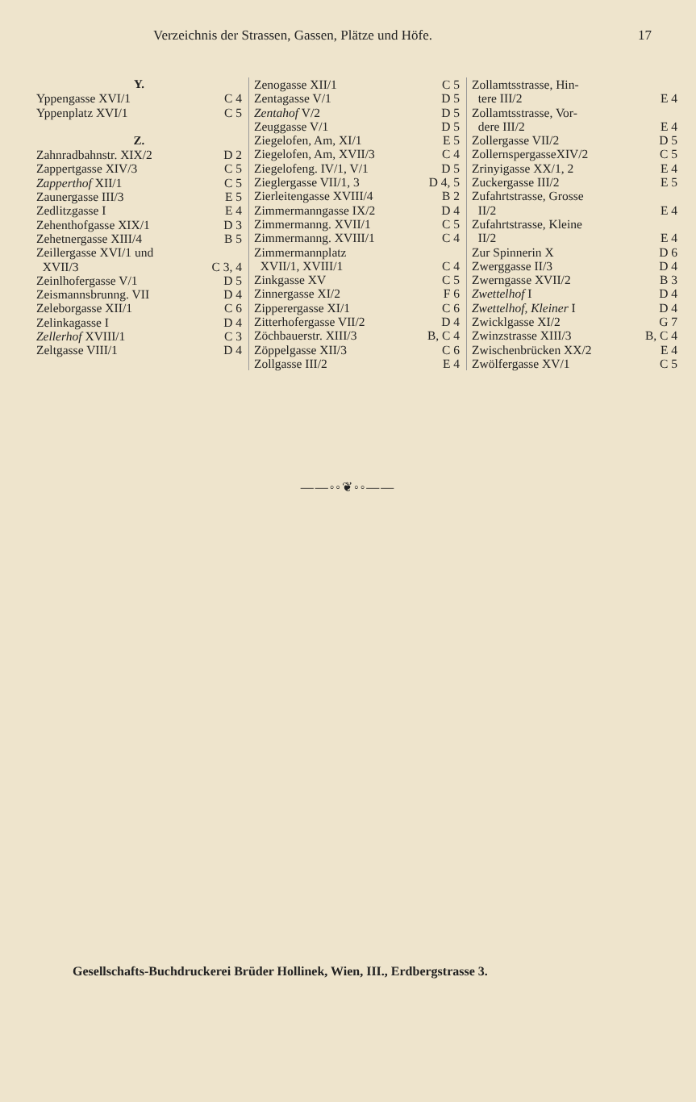Verzeichnis der Strassen, Gassen, Plätze und Höfe. 17
Y.
Yppengasse XVI/1 C 4
Yppenplatz XVI/1 C 5
Z.
Zahnradbahnstr. XIX/2 D 2
Zappertgasse XIV/3 C 5
Zapperthof XII/1 C 5
Zaunergasse III/3 E 5
Zedlitzgasse I E 4
Zehenthofgasse XIX/1 D 3
Zehetnergasse XIII/4 B 5
Zeillergasse XVI/1 und
XVII/3 C 3, 4
Zeinlhofergasse V/1 D 5
Zeismannsbrunng. VII D 4
Zeleborgasse XII/1 C 6
Zelinkagasse I D 4
Zellerhof XVIII/1 C 3
Zeltgasse VIII/1 D 4
Zenogasse XII/1 C 5
Zentagasse V/1 D 5
Zentahof V/2 D 5
Zeuggasse V/1 D 5
Ziegelofen, Am, XI/1 E 5
Ziegelofen, Am, XVII/3 C 4
Ziegelofeng. IV/1, V/1 D 5
Zieglergasse VII/1, 3 D 4, 5
Zierleitengasse XVIII/4 B 2
Zimmermanngasse IX/2 D 4
Zimmermanng. XVII/1 C 5
Zimmermanng. XVIII/1 C 4
Zimmermannplatz
XVII/1, XVIII/1 C 4
Zinkgasse XV C 5
Zinnergasse XI/2 F 6
Zipperergasse XI/1 C 6
Zitterhofergasse VII/2 D 4
Zöchbauerstr. XIII/3 B, C 4
Zöppelgasse XII/3 C 6
Zollgasse III/2 E 4
Zollamtsstrasse, Hin-
tere III/2 E 4
Zollamtsstrasse, Vor-
dere III/2 E 4
Zollergasse VII/2 D 5
ZollernspergasseXIV/2 C 5
Zrinyigasse XX/1, 2 E 4
Zuckergasse III/2 E 5
Zufahrtstrasse, Grosse
II/2 E 4
Zufahrtstrasse, Kleine
II/2 E 4
Zur Spinnerin X D 6
Zwerggasse II/3 D 4
Zwerngasse XVII/2 B 3
Zwettelhof I D 4
Zwettelhof, Kleiner I D 4
Zwicklgasse XI/2 G 7
Zwinzstrasse XIII/3 B, C 4
Zwischenbrücken XX/2 E 4
Zwölfergasse XV/1 C 5
——◦◦❦◦◦——
Gesellschafts-Buchdruckerei Brüder Hollinek, Wien, III., Erdbergstrasse 3.